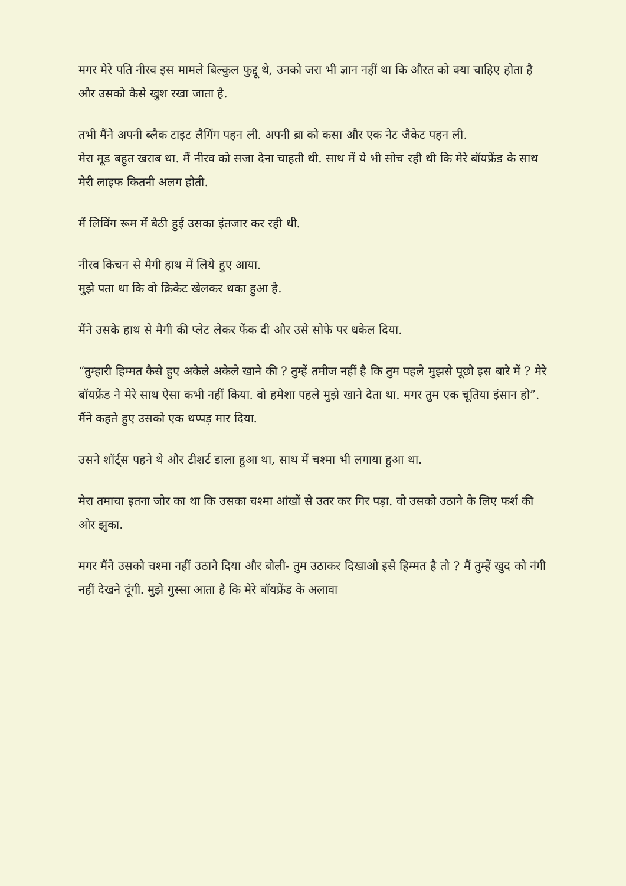मगर मेरे पति नीरव इस मामले बिल्कुल फुद्दू थे, उनको जरा भी ज्ञान नहीं था कि औरत को क्या चाहिए होता है और उसको कैसे खुश रखा जाता है.
तभी मैंने अपनी ब्लैक टाइट लैगिंग पहन ली. अपनी ब्रा को कसा और एक नेट जैकेट पहन ली.
मेरा मूड बहुत खराब था. मैं नीरव को सजा देना चाहती थी. साथ में ये भी सोच रही थी कि मेरे बॉयफ्रेंड के साथ मेरी लाइफ कितनी अलग होती.
मैं लिविंग रूम में बैठी हुई उसका इंतजार कर रही थी.
नीरव किचन से मैगी हाथ में लिये हुए आया.
मुझे पता था कि वो क्रिकेट खेलकर थका हुआ है.
मैंने उसके हाथ से मैगी की प्लेट लेकर फेंक दी और उसे सोफे पर धकेल दिया.
“तुम्हारी हिम्मत कैसे हुए अकेले अकेले खाने की ? तुम्हें तमीज नहीं है कि तुम पहले मुझसे पूछो इस बारे में ? मेरे बॉयफ्रेंड ने मेरे साथ ऐसा कभी नहीं किया. वो हमेशा पहले मुझे खाने देता था. मगर तुम एक चूतिया इंसान हो”. मैंने कहते हुए उसको एक थप्पड़ मार दिया.
उसने शॉर्ट्स पहने थे और टीशर्ट डाला हुआ था, साथ में चश्मा भी लगाया हुआ था.
मेरा तमाचा इतना जोर का था कि उसका चश्मा आंखों से उतर कर गिर पड़ा. वो उसको उठाने के लिए फर्श की ओर झुका.
मगर मैंने उसको चश्मा नहीं उठाने दिया और बोली- तुम उठाकर दिखाओ इसे हिम्मत है तो ? मैं तुम्हें खुद को नंगी नहीं देखने दूंगी. मुझे गुस्सा आता है कि मेरे बॉयफ्रेंड के अलावा